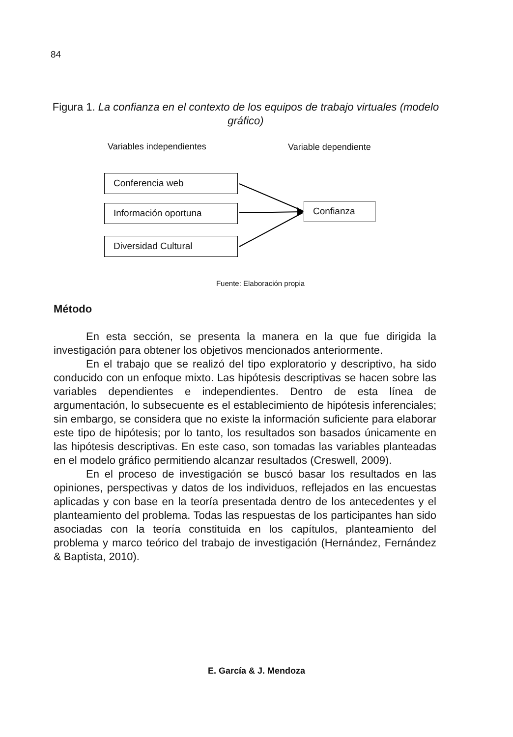84
Figura 1. La confianza en el contexto de los equipos de trabajo virtuales (modelo gráfico)
Variables independientes Variable dependiente
Conferencia web
Información oportuna
Diversidad Cultural
Confianza
Fuente: Elaboración propia
Método
En esta sección, se presenta la manera en la que fue dirigida la investigación para obtener los objetivos mencionados anteriormente.
En el trabajo que se realizó del tipo exploratorio y descriptivo, ha sido conducido con un enfoque mixto. Las hipótesis descriptivas se hacen sobre las variables dependientes e independientes. Dentro de esta línea de argumentación, lo subsecuente es el establecimiento de hipótesis inferenciales; sin embargo, se considera que no existe la información suficiente para elaborar este tipo de hipótesis; por lo tanto, los resultados son basados únicamente en las hipótesis descriptivas. En este caso, son tomadas las variables planteadas en el modelo gráfico permitiendo alcanzar resultados (Creswell, 2009).
En el proceso de investigación se buscó basar los resultados en las opiniones, perspectivas y datos de los individuos, reflejados en las encuestas aplicadas y con base en la teoría presentada dentro de los antecedentes y el planteamiento del problema. Todas las respuestas de los participantes han sido asociadas con la teoría constituida en los capítulos, planteamiento del problema y marco teórico del trabajo de investigación (Hernández, Fernández & Baptista, 2010).
E. García & J. Mendoza